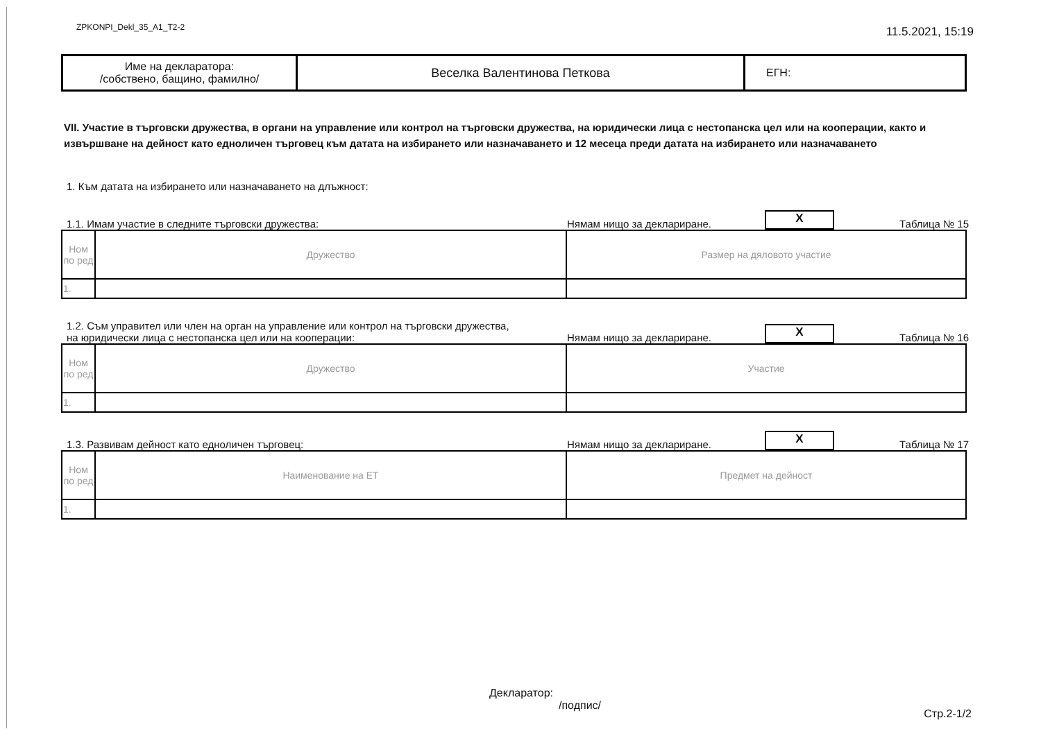ZPKONPI_Dekl_35_A1_T2-2 11.5.2021, 15:19
| Име на декларатора: /собствено, бащино, фамилно/ | Веселка Валентинова Петкова | ЕГН: |
VII. Участие в търговски дружества, в органи на управление или контрол на търговски дружества, на юридически лица с нестопанска цел или на кооперации, както и извършване на дейност като едноличен търговец към датата на избирането или назначаването и 12 месеца преди датата на избирането или назначаването
1. Към датата на избирането или назначаването на длъжност:
1.1. Имам участие в следните търговски дружества: Нямам нищо за деклариране. X Таблица № 15
| Ном по ред | Дружество | Размер на дяловото участие |
| --- | --- | --- |
| 1. | | |
1.2. Съм управител или член на орган на управление или контрол на търговски дружества,
на юридически лица с нестопанска цел или на кооперации: Нямам нищо за деклариране. X Таблица № 16
| Ном по ред | Дружество | Участие |
| --- | --- | --- |
| 1. | | |
1.3. Развивам дейност като едноличен търговец: Нямам нищо за деклариране. X Таблица № 17
| Ном по ред | Наименование на ЕТ | Предмет на дейност |
| --- | --- | --- |
| 1. | | |
Декларатор:
/подпис/
Стр.2-1/2